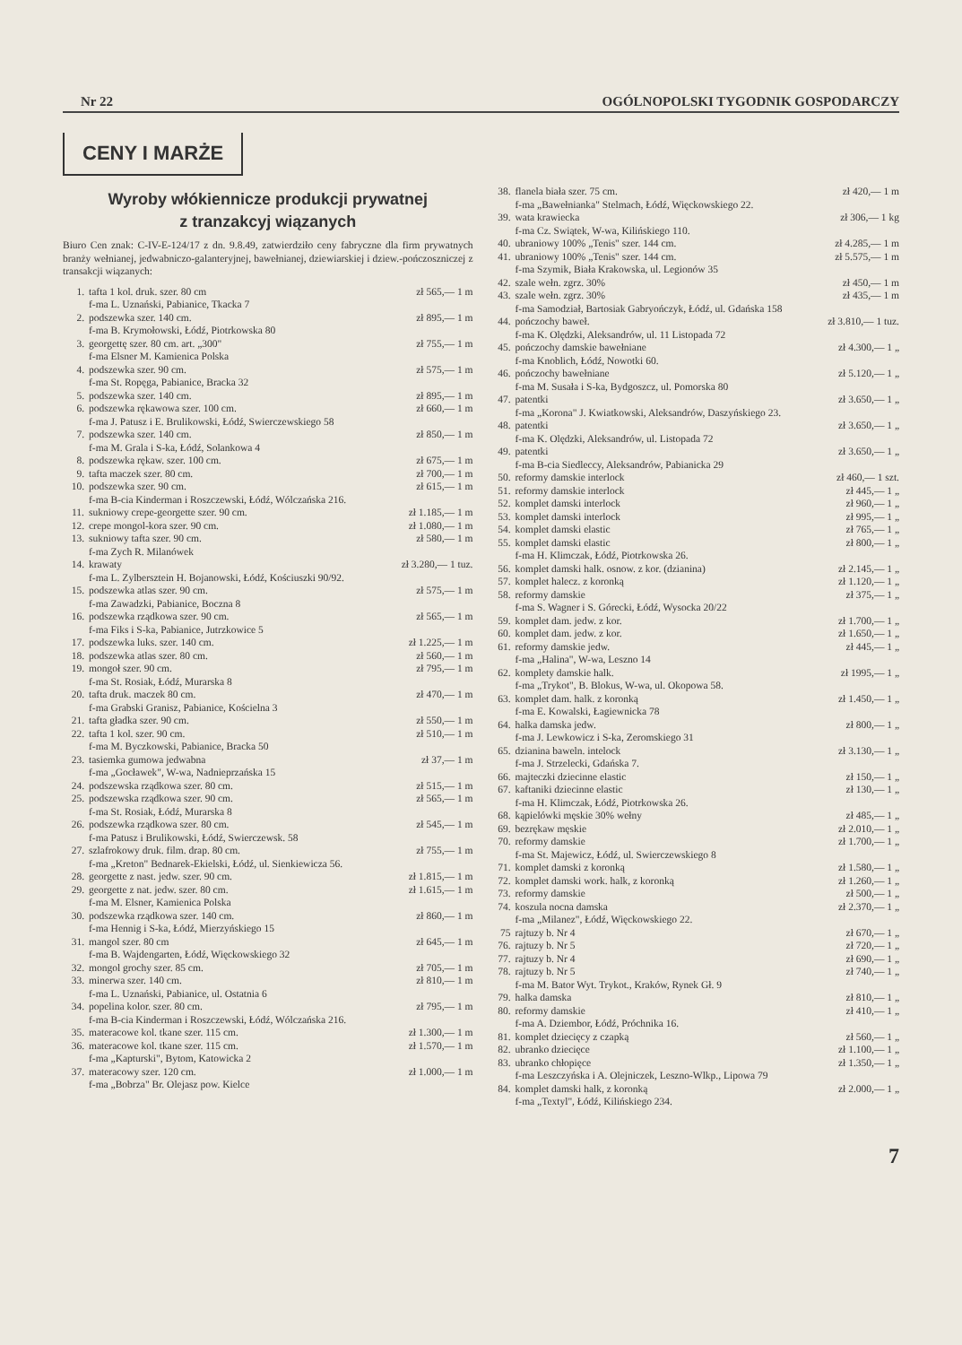Nr 22 OGÓLNOPOLSKI TYGODNIK GOSPODARCZY
CENY I MARŻE
Wyroby włókiennicze produkcji prywatnej
z tranzakcyj wiązanych
Biuro Cen znak: C-IV-E-124/17 z dn. 9.8.49, zatwierdziło ceny fabryczne dla firm prywatnych branży wełnianej, jedwabniczo-galanteryjnej, bawełnianej, dziewiarskiej i dziew.-pończoszniczej z transakcji wiązanych:
| 1. | tafta 1 kol. druk. szer. 80 cm f-ma L. Uznański, Pabianice, Tkacka 7 | zł 565,— 1 m |
| 2. | podszewka szer. 140 cm. f-ma B. Krymołowski, Łódź, Piotrkowska 80 | zł 895,— 1 m |
| 3. | georgettę szer. 80 cm. art. „300" f-ma Elsner M. Kamienica Polska | zł 755,— 1 m |
| 4. | podszewka szer. 90 cm. f-ma St. Ropęga, Pabianice, Bracka 32 | zł 575,— 1 m |
| 5. | podszewka szer. 140 cm. | zł 895,— 1 m |
| 6. | podszewka rękawowa szer. 100 cm. f-ma J. Patusz i E. Brulikowski, Łódź, Swierczewskiego 58 | zł 660,— 1 m |
| 7. | podszewka szer. 140 cm. f-ma M. Grala i S-ka, Łódź, Solankowa 4 | zł 850,— 1 m |
| 8. | podszewka rękaw. szer. 100 cm. | zł 675,— 1 m |
| 9. | tafta maczek szer. 80 cm. | zł 700,— 1 m |
| 10. | podszewka szer. 90 cm. f-ma B-cia Kinderman i Roszczewski, Łódź, Wólczańska 216. | zł 615,— 1 m |
| 11. | sukniowy crepe-georgette szer. 90 cm. | zł 1.185,— 1 m |
| 12. | crepe mongol-kora szer. 90 cm. | zł 1.080,— 1 m |
| 13. | sukniowy tafta szer. 90 cm. f-ma Zych R. Milanówek | zł 580,— 1 m |
| 14. | krawaty f-ma L. Zylbersztein H. Bojanowski, Łódź, Kościuszki 90/92. | zł 3.280,— 1 tuz. |
| 15. | podszewka atlas szer. 90 cm. f-ma Zawadzki, Pabianice, Boczna 8 | zł 575,— 1 m |
| 16. | podszewka rządkowa szer. 90 cm. f-ma Fiks i S-ka, Pabianice, Jutrzkowice 5 | zł 565,— 1 m |
| 17. | podszewka luks. szer. 140 cm. | zł 1.225,— 1 m |
| 18. | podszewka atlas szer. 80 cm. | zł 560,— 1 m |
| 19. | mongoł szer. 90 cm. f-ma St. Rosiak, Łódź, Murarska 8 | zł 795,— 1 m |
| 20. | tafta druk. maczek 80 cm. f-ma Grabski Granisz, Pabianice, Kościelna 3 | zł 470,— 1 m |
| 21. | tafta gładka szer. 90 cm. | zł 550,— 1 m |
| 22. | tafta 1 kol. szer. 90 cm. f-ma M. Byczkowski, Pabianice, Bracka 50 | zł 510,— 1 m |
| 23. | tasiemka gumowa jedwabna f-ma „Gocławek", W-wa, Nadnieprzańska 15 | zł 37,— 1 m |
| 24. | podszewska rządkowa szer. 80 cm. | zł 515,— 1 m |
| 25. | podszewska rządkowa szer. 90 cm. f-ma St. Rosiak, Łódź, Murarska 8 | zł 565,— 1 m |
| 26. | podszewka rządkowa szer. 80 cm. f-ma Patusz i Brulikowski, Łódź, Swierczewsk. 58 | zł 545,— 1 m |
| 27. | szlafrokowy druk. film. drap. 80 cm. f-ma „Kreton" Bednarek-Ekielski, Łódź, ul. Sienkiewicza 56. | zł 755,— 1 m |
| 28. | georgette z nast. jedw. szer. 90 cm. | zł 1.815,— 1 m |
| 29. | georgette z nat. jedw. szer. 80 cm. f-ma M. Elsner, Kamienica Polska | zł 1.615,— 1 m |
| 30. | podszewka rządkowa szer. 140 cm. f-ma Hennig i S-ka, Łódź, Mierzyńskiego 15 | zł 860,— 1 m |
| 31. | mangol szer. 80 cm f-ma B. Wajdengarten, Łódź, Więckowskiego 32 | zł 645,— 1 m |
| 32. | mongol grochy szer. 85 cm. | zł 705,— 1 m |
| 33. | minerwa szer. 140 cm. f-ma L. Uznański, Pabianice, ul. Ostatnia 6 | zł 810,— 1 m |
| 34. | popelina kolor. szer. 80 cm. f-ma B-cia Kinderman i Roszczewski, Łódź, Wólczańska 216. | zł 795,— 1 m |
| 35. | materacowe kol. tkane szer. 115 cm. | zł 1.300,— 1 m |
| 36. | materacowe kol. tkane szer. 115 cm. f-ma „Kapturski", Bytom, Katowicka 2 | zł 1.570,— 1 m |
| 37. | materacowy szer. 120 cm. f-ma „Bobrza" Br. Olejasz pow. Kielce | zł 1.000,— 1 m |
| 38. | flanela biała szer. 75 cm. f-ma „Bawełnianka" Stelmach, Łódź, Więckowskiego 22. | zł 420,— 1 m |
| 39. | wata krawiecka f-ma Cz. Swiątek, W-wa, Kilińskiego 110. | zł 306,— 1 kg |
| 40. | ubraniowy 100% „Tenis" szer. 144 cm. | zł 4.285,— 1 m |
| 41. | ubraniowy 100% „Tenis" szer. 144 cm. f-ma Szymik, Biała Krakowska, ul. Legionów 35 | zł 5.575,— 1 m |
| 42. | szale wełn. zgrz. 30% | zł 450,— 1 m |
| 43. | szale wełn. zgrz. 30% f-ma Samodział, Bartosiak Gabryończyk, Łódź, ul. Gdańska 158 | zł 435,— 1 m |
| 44. | pończochy baweł. f-ma K. Olędzki, Aleksandrów, ul. 11 Listopada 72 | zł 3.810,— 1 tuz. |
| 45. | pończochy damskie bawełniane f-ma Knoblich, Łódź, Nowotki 60. | zł 4.300,— 1 „ |
| 46. | pończochy bawełniane f-ma M. Susała i S-ka, Bydgoszcz, ul. Pomorska 80 | zł 5.120,— 1 „ |
| 47. | patentki f-ma „Korona" J. Kwiatkowski, Aleksandrów, Daszyńskiego 23. | zł 3.650,— 1 „ |
| 48. | patentki f-ma K. Olędzki, Aleksandrów, ul. Listopada 72 | zł 3.650,— 1 „ |
| 49. | patentki f-ma B-cia Siedleccy, Aleksandrów, Pabianicka 29 | zł 3.650,— 1 „ |
| 50. | reformy damskie interlock | zł 460,— 1 szt. |
| 51. | reformy damskie interlock | zł 445,— 1 „ |
| 52. | komplet damski interlock | zł 960,— 1 „ |
| 53. | komplet damski interlock | zł 995,— 1 „ |
| 54. | komplet damski elastic | zł 765,— 1 „ |
| 55. | komplet damski elastic f-ma H. Klimczak, Łódź, Piotrkowska 26. | zł 800,— 1 „ |
| 56. | komplet damski halk. osnow. z kor. (dzianina) | zł 2.145,— 1 „ |
| 57. | komplet halecz. z koronką | zł 1.120,— 1 „ |
| 58. | reformy damskie f-ma S. Wagner i S. Górecki, Łódź, Wysocka 20/22 | zł 375,— 1 „ |
| 59. | komplet dam. jedw. z kor. | zł 1.700,— 1 „ |
| 60. | komplet dam. jedw. z kor. | zł 1.650,— 1 „ |
| 61. | reformy damskie jedw. f-ma „Halina", W-wa, Leszno 14 | zł 445,— 1 „ |
| 62. | komplety damskie halk. f-ma „Trykot", B. Blokus, W-wa, ul. Okopowa 58. | zł 1995,— 1 „ |
| 63. | komplet dam. halk. z koronką f-ma E. Kowalski, Łagiewnicka 78 | zł 1.450,— 1 „ |
| 64. | halka damska jedw. f-ma J. Lewkowicz i S-ka, Zeromskiego 31 | zł 800,— 1 „ |
| 65. | dzianina baweln. intelock f-ma J. Strzelecki, Gdańska 7. | zł 3.130,— 1 „ |
| 66. | majteczki dziecinne elastic | zł 150,— 1 „ |
| 67. | kaftaniki dziecinne elastic f-ma H. Klimczak, Łódź, Piotrkowska 26. | zł 130,— 1 „ |
| 68. | kąpielówki męskie 30% wełny | zł 485,— 1 „ |
| 69. | bezrękaw męskie | zł 2.010,— 1 „ |
| 70. | reformy damskie f-ma St. Majewicz, Łódź, ul. Swierczewskiego 8 | zł 1.700,— 1 „ |
| 71. | komplet damski z koronką | zł 1.580,— 1 „ |
| 72. | komplet damski work. halk, z koronką | zł 1.260,— 1 „ |
| 73. | reformy damskie | zł 500,— 1 „ |
| 74. | koszula nocna damska f-ma „Milanez", Łódź, Więckowskiego 22. | zł 2.370,— 1 „ |
| 75 | rajtuzy b. Nr 4 | zł 670,— 1 „ |
| 76. | rajtuzy b. Nr 5 | zł 720,— 1 „ |
| 77. | rajtuzy b. Nr 4 | zł 690,— 1 „ |
| 78. | rajtuzy b. Nr 5 f-ma M. Bator Wyt. Trykot., Kraków, Rynek Gł. 9 | zł 740,— 1 „ |
| 79. | halka damska | zł 810,— 1 „ |
| 80. | reformy damskie f-ma A. Dziembor, Łódź, Próchnika 16. | zł 410,— 1 „ |
| 81. | komplet dziecięcy z czapką | zł 560,— 1 „ |
| 82. | ubranko dziecięce | zł 1.100,— 1 „ |
| 83. | ubranko chłopięce f-ma Leszczyńska i A. Olejniczek, Leszno-Wlkp., Lipowa 79 | zł 1.350,— 1 „ |
| 84. | komplet damski halk, z koronką f-ma „Textyl", Łódź, Kilińskiego 234. | zł 2.000,— 1 „ |
7